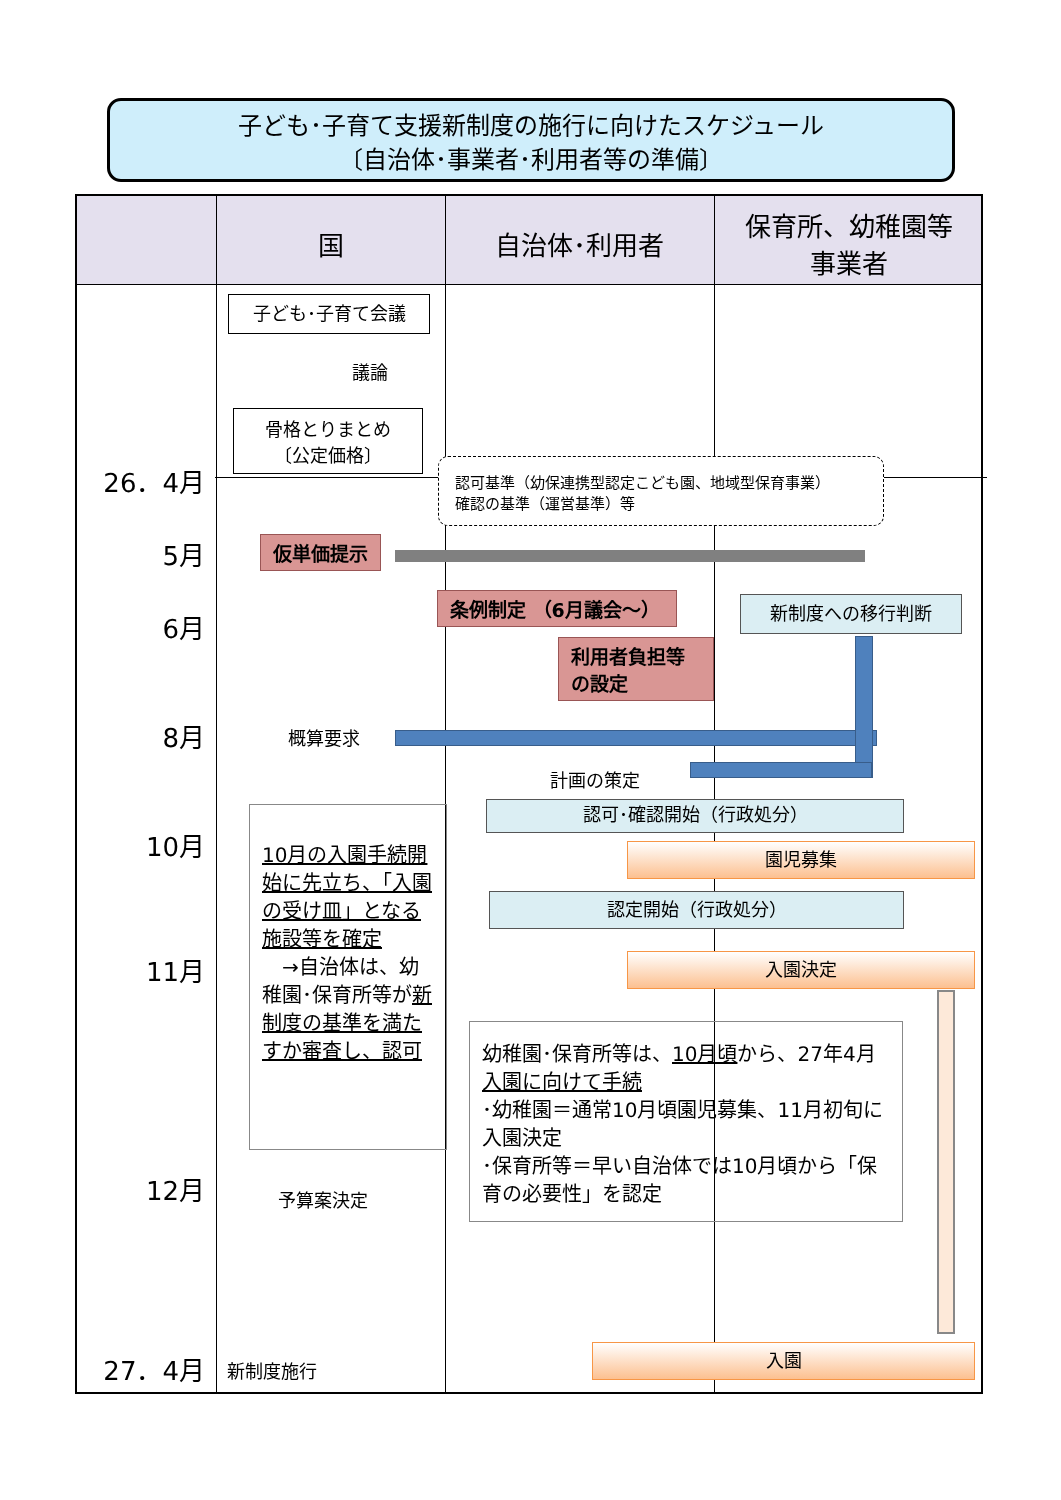子ども･子育て支援新制度の施行に向けたスケジュール
〔自治体･事業者･利用者等の準備〕
国 自治体･利用者
保育所、幼稚園等
事業者
26．4月
5月
6月
8月
10月
11月
12月
27．4月
子ども･子育て会議
議論
骨格とりまとめ
〔公定価格〕
認可基準（幼保連携型認定こども園、地域型保育事業）
確認の基準（運営基準）等
仮単価提示
条例制定 （6月議会～）
利用者負担等
の設定
新制度への移行判断
概算要求
計画の策定
認可･確認開始（行政処分）
園児募集
認定開始（行政処分）
入園決定
10月の入園手続開始に先立ち、「入園の受け皿」となる施設等を確定
　→自治体は、幼稚園･保育所等が新制度の基準を満たすか審査し、認可
幼稚園･保育所等は、10月頃から、27年4月入園に向けて手続
･幼稚園＝通常10月頃園児募集、11月初旬に入園決定
･保育所等＝早い自治体では10月頃から「保育の必要性」を認定
予算案決定
新制度施行
入園